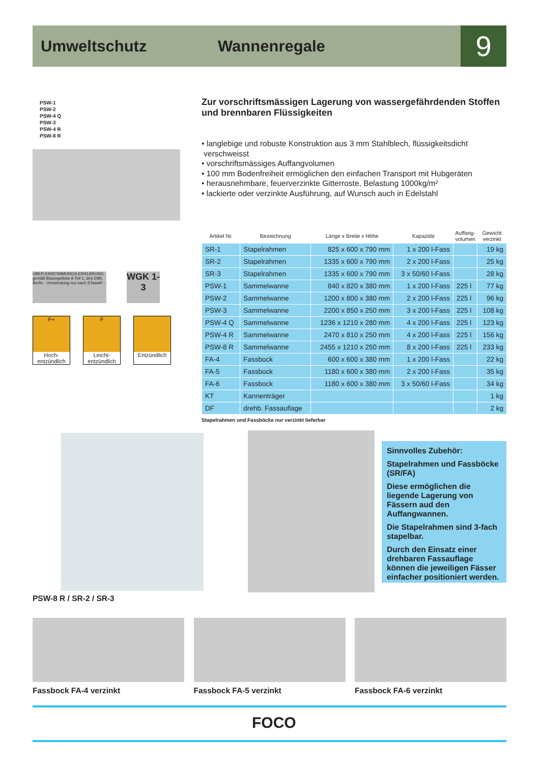Umweltschutz Wannenregale
9
PSW-1
PSW-2
PSW-4 Q
PSW-3
PSW-4 R
PSW-8 R
ÜBER-EINSTIMMUNGS-ERKLÄRUNG gemäß Bauregelliste A Teil 1, des DIBt, Berlin - Verwendung nur nach STawaR -
WGK 1-3
F+
Hoch-entzündlich
F
Leicht-entzündlich
Entzündlich
Zur vorschriftsmässigen Lagerung von wassergefährdenden Stoffen und brennbaren Flüssigkeiten
• langlebige und robuste Konstruktion aus 3 mm Stahlblech, flüssigkeitsdicht verschweisst
• vorschriftsmässiges Auffangvolumen
• 100 mm Bodenfreiheit ermöglichen den einfachen Transport mit Hubgeräten
• herausnehmbare, feuerverzinkte Gitterroste, Belastung 1000kg/m²
• lackierte oder verzinkte Ausführung, auf Wunsch auch in Edelstahl
| Artikel Nr. | Bezeichnung | Länge x Breite x Höhe | Kapazität | Auffang- volumen | Gewicht verzinkt |
| --- | --- | --- | --- | --- | --- |
| SR-1 | Stapelrahmen | 825 x 600 x 790 mm | 1 x 200 l-Fass | | 19 kg |
| SR-2 | Stapelrahmen | 1335 x 600 x 790 mm | 2 x 200 l-Fass | | 25 kg |
| SR-3 | Stapelrahmen | 1335 x 600 x 790 mm | 3 x 50/60 l-Fass | | 28 kg |
| PSW-1 | Sammelwanne | 840 x 820 x 380 mm | 1 x 200 l-Fass | 225 l | 77 kg |
| PSW-2 | Sammelwanne | 1200 x 800 x 380 mm | 2 x 200 l-Fass | 225 l | 96 kg |
| PSW-3 | Sammelwanne | 2200 x 850 x 250 mm | 3 x 200 l-Fass | 225 l | 108 kg |
| PSW-4 Q | Sammelwanne | 1236 x 1210 x 280 mm | 4 x 200 l-Fass | 225 l | 123 kg |
| PSW-4 R | Sammelwanne | 2470 x 810 x 250 mm | 4 x 200 l-Fass | 225 l | 156 kg |
| PSW-8 R | Sammelwanne | 2455 x 1210 x 250 mm | 8 x 200 l-Fass | 225 l | 233 kg |
| FA-4 | Fassbock | 600 x 600 x 380 mm | 1 x 200 l-Fass | | 22 kg |
| FA-5 | Fassbock | 1180 x 600 x 380 mm | 2 x 200 l-Fass | | 35 kg |
| FA-6 | Fassbock | 1180 x 600 x 380 mm | 3 x 50/60 l-Fass | | 34 kg |
| KT | Kannenträger | | | | 1 kg |
| DF | drehb. Fassauflage | | | | 2 kg |
Stapelrahmen und Fassböcke nur verzinkt lieferbar
PSW-8 R / SR-2 / SR-3
Sinnvolles Zubehör:
Stapelrahmen und Fassböcke (SR/FA)
Diese ermöglichen die liegende Lagerung von Fässern aud den Auffangwannen.
Die Stapelrahmen sind 3-fach stapelbar.
Durch den Einsatz einer drehbaren Fassauflage können die jeweiligen Fässer einfacher positioniert werden.
Fassbock FA-4 verzinkt Fassbock FA-5 verzinkt Fassbock FA-6 verzinkt
FOCO